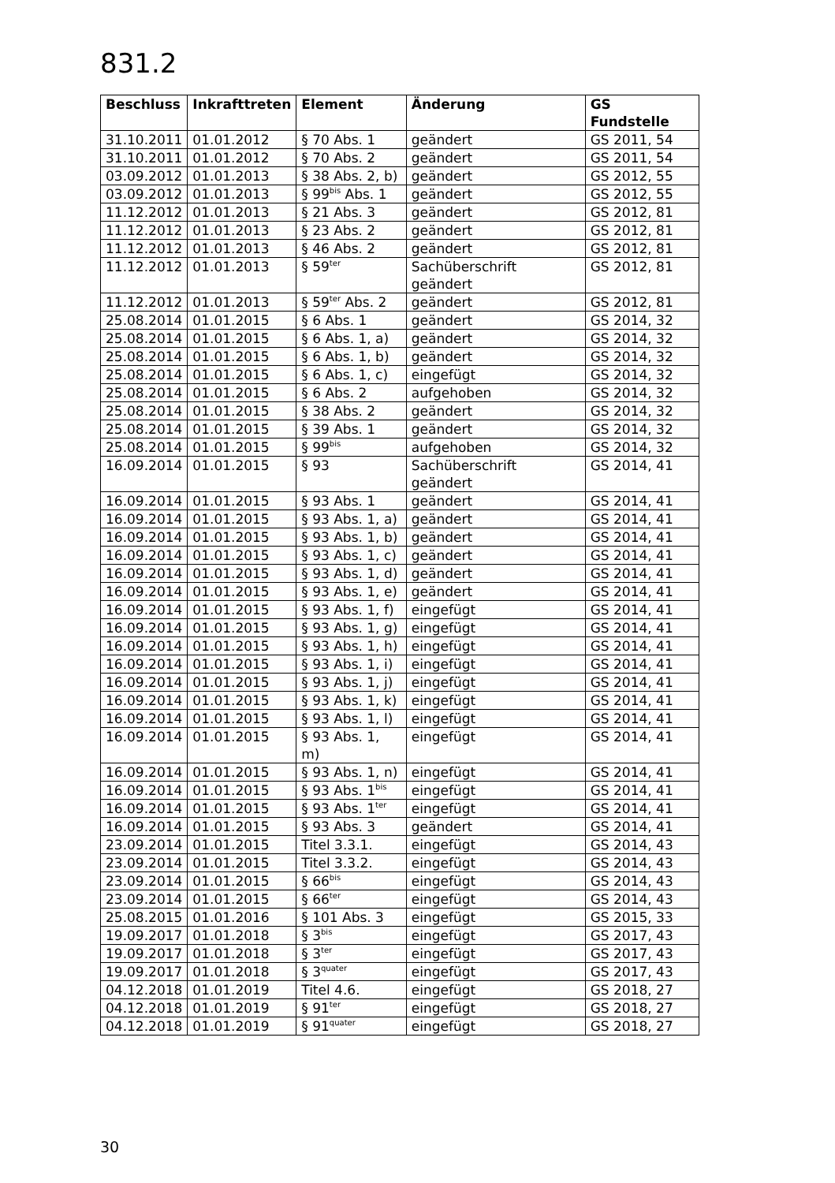831.2
| Beschluss | Inkrafttreten | Element | Änderung | GS Fundstelle |
| --- | --- | --- | --- | --- |
| 31.10.2011 | 01.01.2012 | § 70 Abs. 1 | geändert | GS 2011, 54 |
| 31.10.2011 | 01.01.2012 | § 70 Abs. 2 | geändert | GS 2011, 54 |
| 03.09.2012 | 01.01.2013 | § 38 Abs. 2, b) | geändert | GS 2012, 55 |
| 03.09.2012 | 01.01.2013 | § 99<sup>bis</sup> Abs. 1 | geändert | GS 2012, 55 |
| 11.12.2012 | 01.01.2013 | § 21 Abs. 3 | geändert | GS 2012, 81 |
| 11.12.2012 | 01.01.2013 | § 23 Abs. 2 | geändert | GS 2012, 81 |
| 11.12.2012 | 01.01.2013 | § 46 Abs. 2 | geändert | GS 2012, 81 |
| 11.12.2012 | 01.01.2013 | § 59<sup>ter</sup> | Sachüberschrift geändert | GS 2012, 81 |
| 11.12.2012 | 01.01.2013 | § 59<sup>ter</sup> Abs. 2 | geändert | GS 2012, 81 |
| 25.08.2014 | 01.01.2015 | § 6 Abs. 1 | geändert | GS 2014, 32 |
| 25.08.2014 | 01.01.2015 | § 6 Abs. 1, a) | geändert | GS 2014, 32 |
| 25.08.2014 | 01.01.2015 | § 6 Abs. 1, b) | geändert | GS 2014, 32 |
| 25.08.2014 | 01.01.2015 | § 6 Abs. 1, c) | eingefügt | GS 2014, 32 |
| 25.08.2014 | 01.01.2015 | § 6 Abs. 2 | aufgehoben | GS 2014, 32 |
| 25.08.2014 | 01.01.2015 | § 38 Abs. 2 | geändert | GS 2014, 32 |
| 25.08.2014 | 01.01.2015 | § 39 Abs. 1 | geändert | GS 2014, 32 |
| 25.08.2014 | 01.01.2015 | § 99<sup>bis</sup> | aufgehoben | GS 2014, 32 |
| 16.09.2014 | 01.01.2015 | § 93 | Sachüberschrift geändert | GS 2014, 41 |
| 16.09.2014 | 01.01.2015 | § 93 Abs. 1 | geändert | GS 2014, 41 |
| 16.09.2014 | 01.01.2015 | § 93 Abs. 1, a) | geändert | GS 2014, 41 |
| 16.09.2014 | 01.01.2015 | § 93 Abs. 1, b) | geändert | GS 2014, 41 |
| 16.09.2014 | 01.01.2015 | § 93 Abs. 1, c) | geändert | GS 2014, 41 |
| 16.09.2014 | 01.01.2015 | § 93 Abs. 1, d) | geändert | GS 2014, 41 |
| 16.09.2014 | 01.01.2015 | § 93 Abs. 1, e) | geändert | GS 2014, 41 |
| 16.09.2014 | 01.01.2015 | § 93 Abs. 1, f) | eingefügt | GS 2014, 41 |
| 16.09.2014 | 01.01.2015 | § 93 Abs. 1, g) | eingefügt | GS 2014, 41 |
| 16.09.2014 | 01.01.2015 | § 93 Abs. 1, h) | eingefügt | GS 2014, 41 |
| 16.09.2014 | 01.01.2015 | § 93 Abs. 1, i) | eingefügt | GS 2014, 41 |
| 16.09.2014 | 01.01.2015 | § 93 Abs. 1, j) | eingefügt | GS 2014, 41 |
| 16.09.2014 | 01.01.2015 | § 93 Abs. 1, k) | eingefügt | GS 2014, 41 |
| 16.09.2014 | 01.01.2015 | § 93 Abs. 1, l) | eingefügt | GS 2014, 41 |
| 16.09.2014 | 01.01.2015 | § 93 Abs. 1, m) | eingefügt | GS 2014, 41 |
| 16.09.2014 | 01.01.2015 | § 93 Abs. 1, n) | eingefügt | GS 2014, 41 |
| 16.09.2014 | 01.01.2015 | § 93 Abs. 1<sup>bis</sup> | eingefügt | GS 2014, 41 |
| 16.09.2014 | 01.01.2015 | § 93 Abs. 1<sup>ter</sup> | eingefügt | GS 2014, 41 |
| 16.09.2014 | 01.01.2015 | § 93 Abs. 3 | geändert | GS 2014, 41 |
| 23.09.2014 | 01.01.2015 | Titel 3.3.1. | eingefügt | GS 2014, 43 |
| 23.09.2014 | 01.01.2015 | Titel 3.3.2. | eingefügt | GS 2014, 43 |
| 23.09.2014 | 01.01.2015 | § 66<sup>bis</sup> | eingefügt | GS 2014, 43 |
| 23.09.2014 | 01.01.2015 | § 66<sup>ter</sup> | eingefügt | GS 2014, 43 |
| 25.08.2015 | 01.01.2016 | § 101 Abs. 3 | eingefügt | GS 2015, 33 |
| 19.09.2017 | 01.01.2018 | § 3<sup>bis</sup> | eingefügt | GS 2017, 43 |
| 19.09.2017 | 01.01.2018 | § 3<sup>ter</sup> | eingefügt | GS 2017, 43 |
| 19.09.2017 | 01.01.2018 | § 3<sup>quater</sup> | eingefügt | GS 2017, 43 |
| 04.12.2018 | 01.01.2019 | Titel 4.6. | eingefügt | GS 2018, 27 |
| 04.12.2018 | 01.01.2019 | § 91<sup>ter</sup> | eingefügt | GS 2018, 27 |
| 04.12.2018 | 01.01.2019 | § 91<sup>quater</sup> | eingefügt | GS 2018, 27 |
30